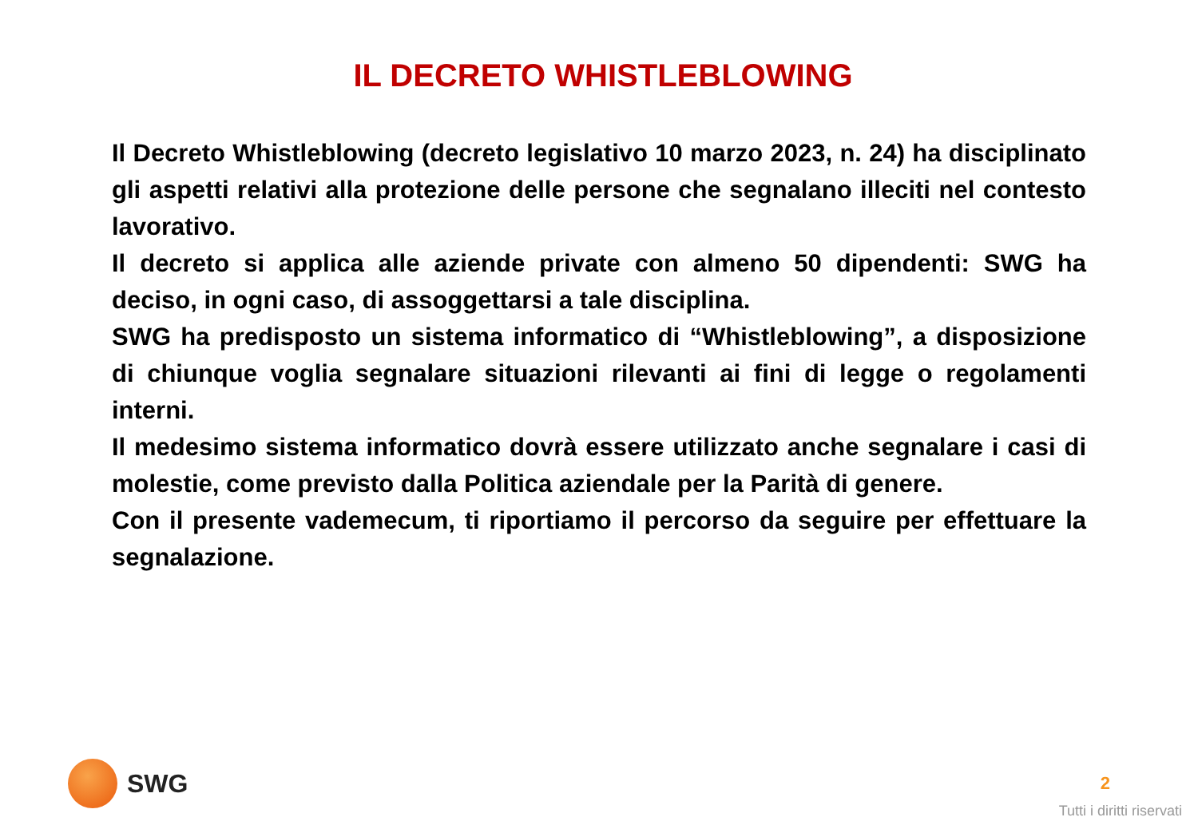IL DECRETO WHISTLEBLOWING
Il Decreto Whistleblowing (decreto legislativo 10 marzo 2023, n. 24) ha disciplinato gli aspetti relativi alla protezione delle persone che segnalano illeciti nel contesto lavorativo.
Il decreto si applica alle aziende private con almeno 50 dipendenti: SWG ha deciso, in ogni caso, di assoggettarsi a tale disciplina.
SWG ha predisposto un sistema informatico di “Whistleblowing”, a disposizione di chiunque voglia segnalare situazioni rilevanti ai fini di legge o regolamenti interni.
Il medesimo sistema informatico dovrà essere utilizzato anche segnalare i casi di molestie, come previsto dalla Politica aziendale per la Parità di genere.
Con il presente vademecum, ti riportiamo il percorso da seguire per effettuare la segnalazione.
SWG
2
Tutti i diritti riservati